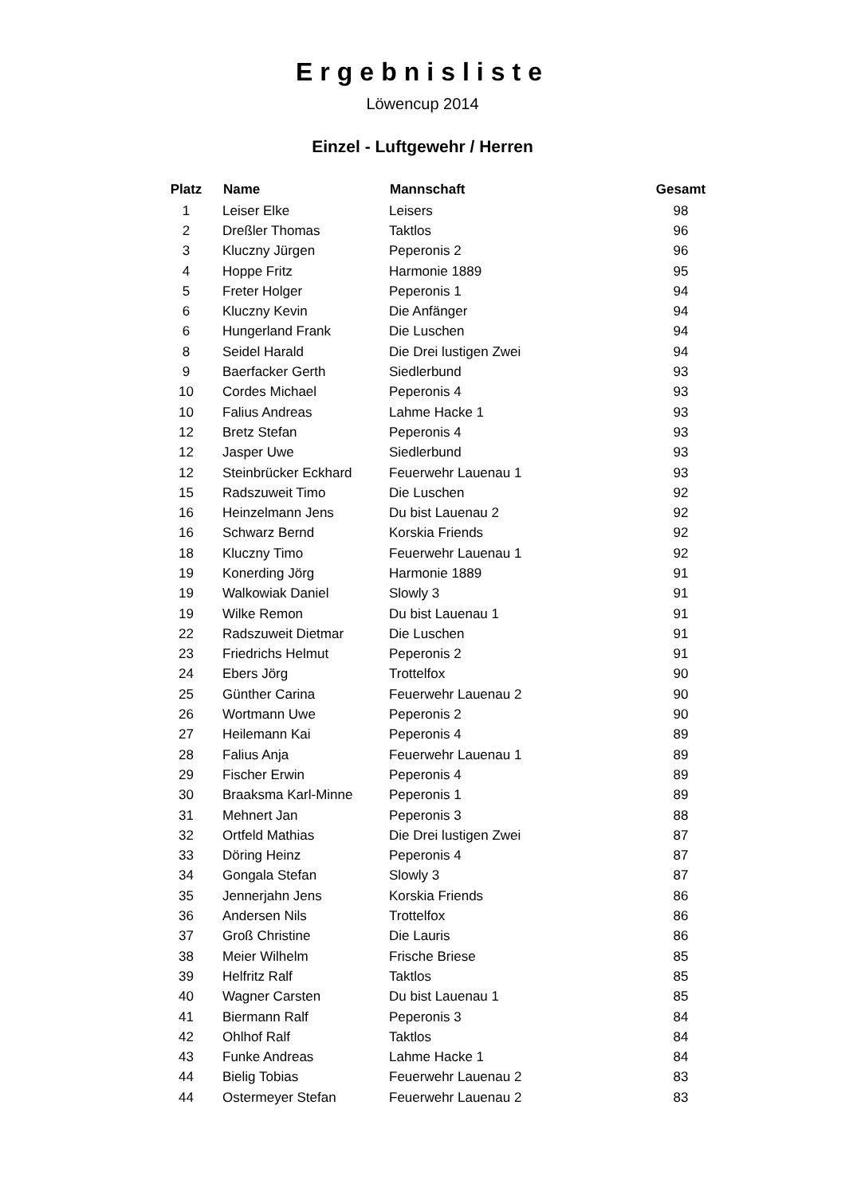Ergebnisliste
Löwencup 2014
Einzel - Luftgewehr / Herren
| Platz | Name | Mannschaft | Gesamt |
| --- | --- | --- | --- |
| 1 | Leiser Elke | Leisers | 98 |
| 2 | Dreßler Thomas | Taktlos | 96 |
| 3 | Kluczny Jürgen | Peperonis 2 | 96 |
| 4 | Hoppe Fritz | Harmonie 1889 | 95 |
| 5 | Freter Holger | Peperonis 1 | 94 |
| 6 | Kluczny Kevin | Die Anfänger | 94 |
| 6 | Hungerland Frank | Die Luschen | 94 |
| 8 | Seidel Harald | Die Drei lustigen Zwei | 94 |
| 9 | Baerfacker Gerth | Siedlerbund | 93 |
| 10 | Cordes Michael | Peperonis 4 | 93 |
| 10 | Falius Andreas | Lahme Hacke 1 | 93 |
| 12 | Bretz Stefan | Peperonis 4 | 93 |
| 12 | Jasper Uwe | Siedlerbund | 93 |
| 12 | Steinbrücker Eckhard | Feuerwehr Lauenau 1 | 93 |
| 15 | Radszuweit Timo | Die Luschen | 92 |
| 16 | Heinzelmann Jens | Du bist Lauenau 2 | 92 |
| 16 | Schwarz Bernd | Korskia Friends | 92 |
| 18 | Kluczny Timo | Feuerwehr Lauenau 1 | 92 |
| 19 | Konerding Jörg | Harmonie 1889 | 91 |
| 19 | Walkowiak Daniel | Slowly 3 | 91 |
| 19 | Wilke Remon | Du bist Lauenau 1 | 91 |
| 22 | Radszuweit Dietmar | Die Luschen | 91 |
| 23 | Friedrichs Helmut | Peperonis 2 | 91 |
| 24 | Ebers Jörg | Trottelfox | 90 |
| 25 | Günther Carina | Feuerwehr Lauenau 2 | 90 |
| 26 | Wortmann Uwe | Peperonis 2 | 90 |
| 27 | Heilemann Kai | Peperonis 4 | 89 |
| 28 | Falius Anja | Feuerwehr Lauenau 1 | 89 |
| 29 | Fischer Erwin | Peperonis 4 | 89 |
| 30 | Braaksma Karl-Minne | Peperonis 1 | 89 |
| 31 | Mehnert Jan | Peperonis 3 | 88 |
| 32 | Ortfeld Mathias | Die Drei lustigen Zwei | 87 |
| 33 | Döring Heinz | Peperonis 4 | 87 |
| 34 | Gongala Stefan | Slowly 3 | 87 |
| 35 | Jennerjahn Jens | Korskia Friends | 86 |
| 36 | Andersen Nils | Trottelfox | 86 |
| 37 | Groß Christine | Die Lauris | 86 |
| 38 | Meier Wilhelm | Frische Briese | 85 |
| 39 | Helfritz Ralf | Taktlos | 85 |
| 40 | Wagner Carsten | Du bist Lauenau 1 | 85 |
| 41 | Biermann Ralf | Peperonis 3 | 84 |
| 42 | Ohlhof Ralf | Taktlos | 84 |
| 43 | Funke Andreas | Lahme Hacke 1 | 84 |
| 44 | Bielig Tobias | Feuerwehr Lauenau 2 | 83 |
| 44 | Ostermeyer Stefan | Feuerwehr Lauenau 2 | 83 |